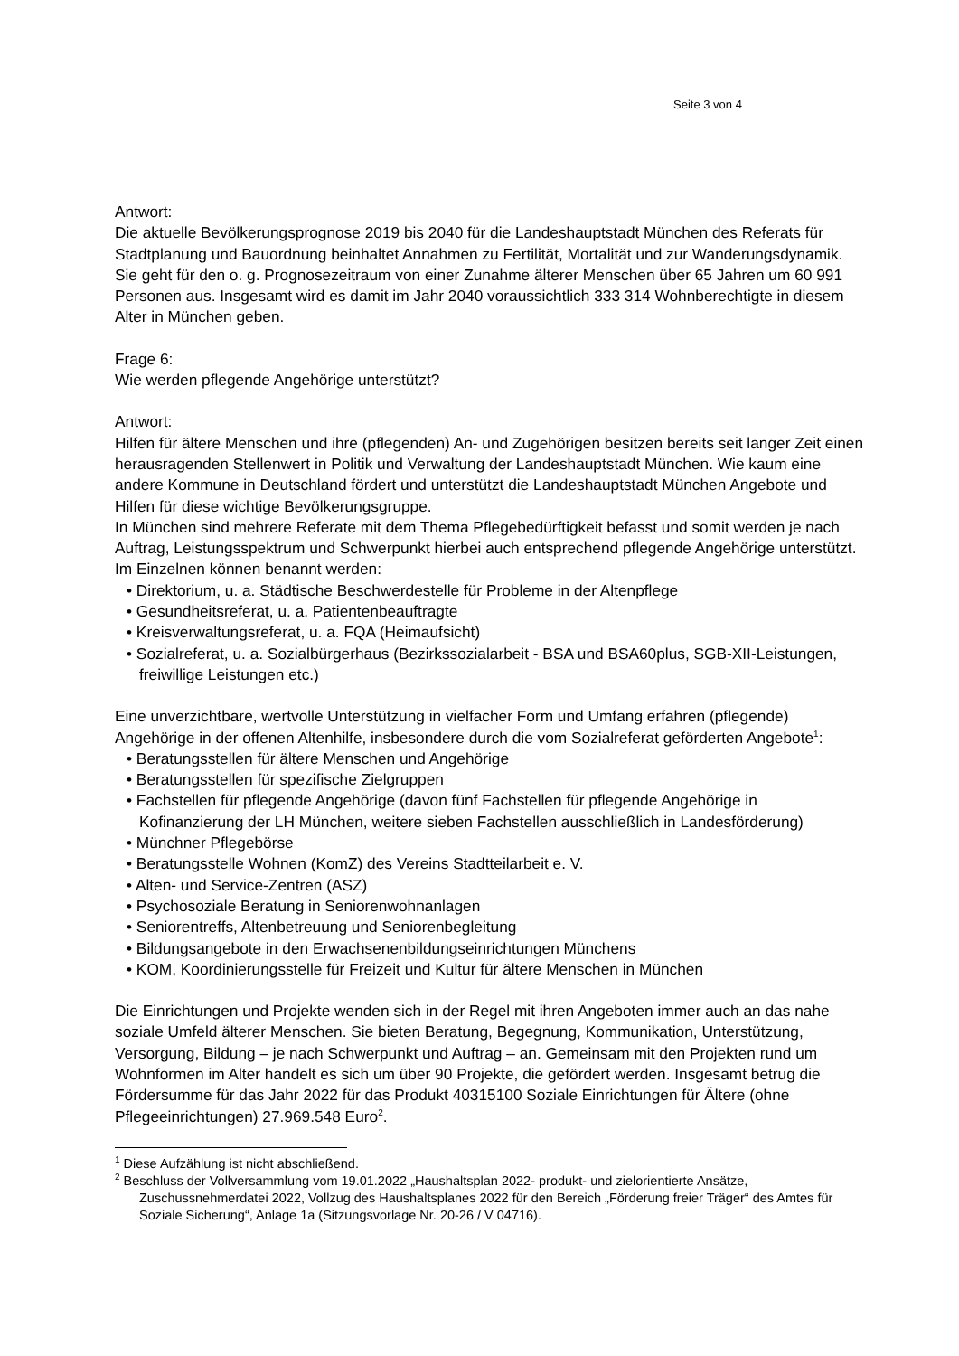Seite 3 von 4
Antwort:
Die aktuelle Bevölkerungsprognose 2019 bis 2040 für die Landeshauptstadt München des Referats für Stadtplanung und Bauordnung beinhaltet Annahmen zu Fertilität, Mortalität und zur Wanderungsdynamik. Sie geht für den o. g. Prognosezeitraum von einer Zunahme älterer Menschen über 65 Jahren um 60 991 Personen aus. Insgesamt wird es damit im Jahr 2040 voraussichtlich 333 314 Wohnberechtigte in diesem Alter in München geben.
Frage 6:
Wie werden pflegende Angehörige unterstützt?
Antwort:
Hilfen für ältere Menschen und ihre (pflegenden) An- und Zugehörigen besitzen bereits seit langer Zeit einen herausragenden Stellenwert in Politik und Verwaltung der Landeshauptstadt München. Wie kaum eine andere Kommune in Deutschland fördert und unterstützt die Landeshauptstadt München Angebote und Hilfen für diese wichtige Bevölkerungsgruppe.
In München sind mehrere Referate mit dem Thema Pflegebedürftigkeit befasst und somit werden je nach Auftrag, Leistungsspektrum und Schwerpunkt hierbei auch entsprechend pflegende Angehörige unterstützt. Im Einzelnen können benannt werden:
• Direktorium, u. a. Städtische Beschwerdestelle für Probleme in der Altenpflege
• Gesundheitsreferat, u. a. Patientenbeauftragte
• Kreisverwaltungsreferat, u. a. FQA (Heimaufsicht)
• Sozialreferat, u. a. Sozialbürgerhaus (Bezirkssozialarbeit - BSA und BSA60plus, SGB-XII-Leistungen, freiwillige Leistungen etc.)
Eine unverzichtbare, wertvolle Unterstützung in vielfacher Form und Umfang erfahren (pflegende) Angehörige in der offenen Altenhilfe, insbesondere durch die vom Sozialreferat geförderten Angebote<sup>1</sup>:
• Beratungsstellen für ältere Menschen und Angehörige
• Beratungsstellen für spezifische Zielgruppen
• Fachstellen für pflegende Angehörige (davon fünf Fachstellen für pflegende Angehörige in Kofinanzierung der LH München, weitere sieben Fachstellen ausschließlich in Landesförderung)
• Münchner Pflegebörse
• Beratungsstelle Wohnen (KomZ) des Vereins Stadtteilarbeit e. V.
• Alten- und Service-Zentren (ASZ)
• Psychosoziale Beratung in Seniorenwohnanlagen
• Seniorentreffs, Altenbetreuung und Seniorenbegleitung
• Bildungsangebote in den Erwachsenenbildungseinrichtungen Münchens
• KOM, Koordinierungsstelle für Freizeit und Kultur für ältere Menschen in München
Die Einrichtungen und Projekte wenden sich in der Regel mit ihren Angeboten immer auch an das nahe soziale Umfeld älterer Menschen. Sie bieten Beratung, Begegnung, Kommunikation, Unterstützung, Versorgung, Bildung – je nach Schwerpunkt und Auftrag – an. Gemeinsam mit den Projekten rund um Wohnformen im Alter handelt es sich um über 90 Projekte, die gefördert werden. Insgesamt betrug die Fördersumme für das Jahr 2022 für das Produkt 40315100 Soziale Einrichtungen für Ältere (ohne Pflegeeinrichtungen) 27.969.548 Euro<sup>2</sup>.
<sup>1</sup> Diese Aufzählung ist nicht abschließend.
<sup>2</sup> Beschluss der Vollversammlung vom 19.01.2022 „Haushaltsplan 2022- produkt- und zielorientierte Ansätze, Zuschussnehmerdatei 2022, Vollzug des Haushaltsplanes 2022 für den Bereich „Förderung freier Träger“ des Amtes für Soziale Sicherung“, Anlage 1a (Sitzungsvorlage Nr. 20-26 / V 04716).